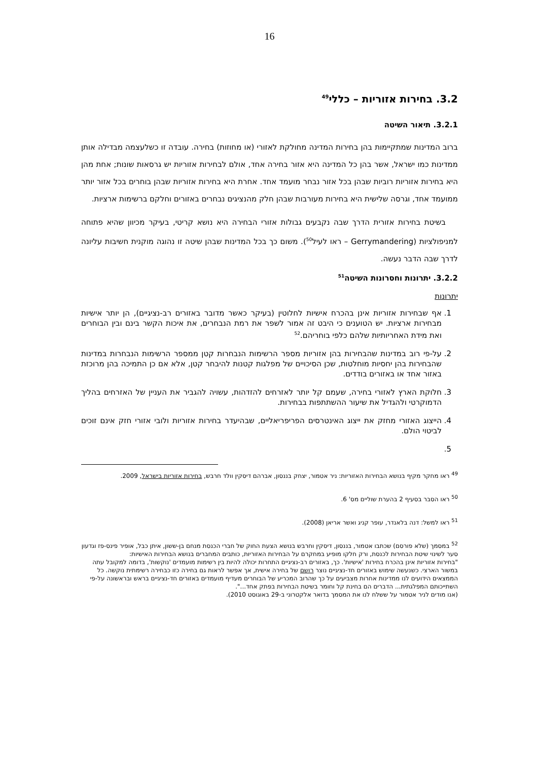16
3.2. בחירות אזוריות – כללי<sup>49</sup>
3.2.1. תיאור השיטה
ברוב המדינות שמתקיימות בהן בחירות המדינה מחולקת לאזורי (או מחוזות) בחירה. עובדה זו כשלעצמה מבדילה אותן ממדינות כמו ישראל, אשר בהן כל המדינה היא אזור בחירה אחד, אולם לבחירות אזוריות יש גרסאות שונות; אחת מהן היא בחירות אזוריות רוביות שבהן בכל אזור נבחר מועמד אחד. אחרת היא בחירות אזוריות שבהן בוחרים בכל אזור יותר ממועמד אחד, וגרסה שלישית היא בחירות מעורבות שבהן חלק מהנציגים נבחרים באזורים וחלקם ברשימות ארציות.
בשיטת בחירות אזורית הדרך שבה נקבעים גבולות אזורי הבחירה היא נושא קריטי, בעיקר מכיוון שהיא פתוחה למניפולציות (Gerrymandering – ראו לעיל<sup>50</sup>). משום כך בכל המדינות שבהן שיטה זו נהוגה מוקנית חשיבות עליונה לדרך שבה הדבר נעשה.
3.2.2. יתרונות וחסרונות השיטה<sup>51</sup>
יתרונות
1. אף שבחירות אזוריות אינן בהכרח אישיות לחלוטין (בעיקר כאשר מדובר באזורים רב-נציגיים), הן יותר אישיות מבחירות ארציות. יש הטוענים כי היבט זה אמור לשפר את רמת הנבחרים, את איכות הקשר בינם ובין הבוחרים ואת מידת האחריותיות שלהם כלפי בוחריהם.<sup>52</sup>
2. על-פי רוב במדינות שהבחירות בהן אזוריות מספר הרשימות הנבחרות קטן ממספר הרשימות הנבחרות במדינות שהבחירות בהן יחסיות מוחלטות, שכן הסיכויים של מפלגות קטנות להיבחר קטן, אלא אם כן התמיכה בהן מרוכזת באזור אחד או באזורים בודדים.
3. חלוקת הארץ לאזורי בחירה, שעמם קל יותר לאזרחים להזדהות, עשויה להגביר את העניין של האזרחים בהליך הדמוקרטי ולהגדיל את שיעור ההשתתפות בבחירות.
4. הייצוג האזורי מחזק את ייצוג האינטרסים הפריפריאליים, שבהיעדר בחירות אזוריות ולובי אזורי חזק אינם זוכים לביטוי הולם.
<sup>49</sup> ראו מחקר מקיף בנושא הבחירות האזוריות: ניר אטמור, יצחק בננסון, אברהם דיסקין וולד חרבש, בחירות אזוריות בישראל, 2009.
<sup>50</sup> ראו הסבר בסעיף 2 בהערת שוליים מס' 6.
<sup>51</sup> ראו למשל: דנה בלאנדר, עופר קניג ואשר אריאן (2008).
<sup>52</sup> במסמך (שלא פורסם) שכתבו אטמור, בננסון, דיסקין וחרבש בנושא הצעת החוק של חברי הכנסת מנחם בן-ששון, איתן כבל, אופיר פינס-פז וגדעון סער לשינוי שיטת הבחירות לכנסת, ורק חלקו מופיע במחקרם על הבחירות האזוריות, כותבים המחברים בנושא הבחירות האישיות:
"בחירות אזוריות אינן בהכרח בחירות 'אישיות'. כך, באזורים רב-נציגיים התחרות יכולה להיות בין רשימות מועמדים 'נוקשות', בדומה למקובל עתה במשור הארצי. כשנעשה שימוש באזורים חד-נציגיים נוצר רושם של בחירה אישית, אך אפשר לראות גם בחירה כזו כבחירה רשימתית נוקשה. כל הממצאים הידועים לנו ממדינות אחרות מצביעים על כך שהרוב המכריע של הבוחרים מעדיף מועמדים באזורים חד-נציגיים בראש ובראשונה על-פי השתייכותם המפלגתית... הדברים הם בחינת קל וחומר בשיטת הבחירות בפתק אחד...".
(אנו מודים לניר אטמור על ששלח לנו את המסמך בדואר אלקטרוני ב-29 באוגוסט 2010).